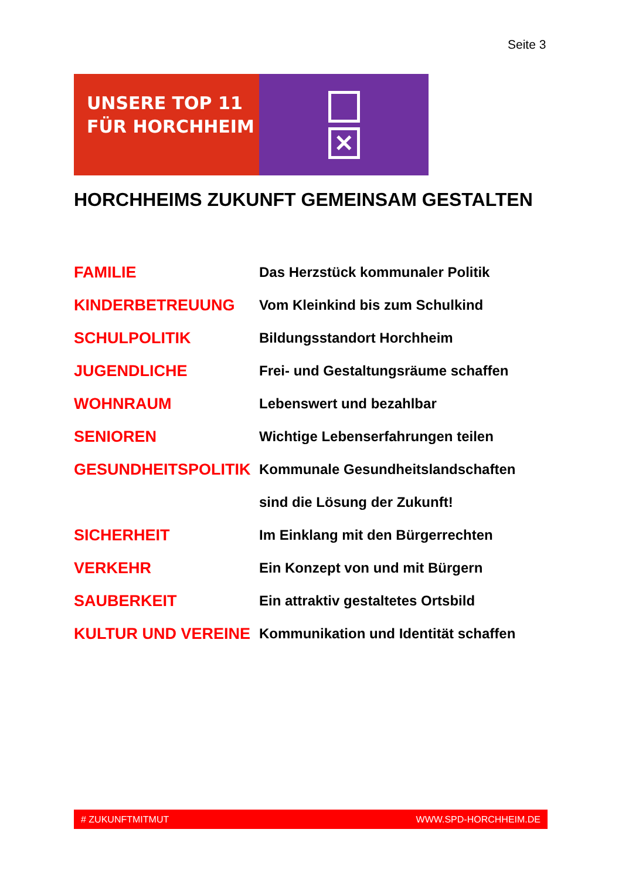Seite 3
UNSERE TOP 11
FÜR HORCHHEIM
✕
HORCHHEIMS ZUKUNFT GEMEINSAM GESTALTEN
| FAMILIE | Das Herzstück kommunaler Politik |
| KINDERBETREUUNG | Vom Kleinkind bis zum Schulkind |
| SCHULPOLITIK | Bildungsstandort Horchheim |
| JUGENDLICHE | Frei- und Gestaltungsräume schaffen |
| WOHNRAUM | Lebenswert und bezahlbar |
| SENIOREN | Wichtige Lebenserfahrungen teilen |
| GESUNDHEITSPOLITIK | Kommunale Gesundheitslandschaften |
| | sind die Lösung der Zukunft! |
| SICHERHEIT | Im Einklang mit den Bürgerrechten |
| VERKEHR | Ein Konzept von und mit Bürgern |
| SAUBERKEIT | Ein attraktiv gestaltetes Ortsbild |
| KULTUR UND VEREINE | Kommunikation und Identität schaffen |
# ZUKUNFTMITMUT WWW.SPD-HORCHHEIM.DE